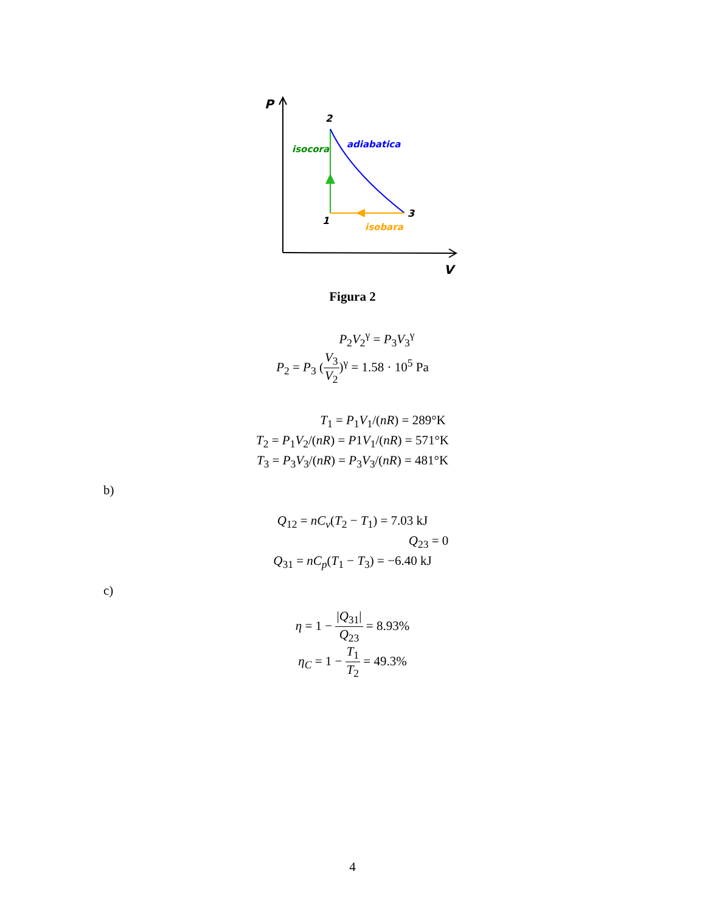P
2
1
3
isocora
adiabatica
isobara
V
Figura 2
P<sub>2</sub>V<sub>2</sub><sup>γ</sup> = P<sub>3</sub>V<sub>3</sub><sup>γ</sup>
P<sub>2</sub> = P<sub>3</sub> (V<sub>3</sub> V<sub>2</sub>)<sup>γ</sup> = 1.58 · 10<sup>5</sup> Pa
T<sub>1</sub> = P<sub>1</sub>V<sub>1</sub>/(nR) = 289°K
T<sub>2</sub> = P<sub>1</sub>V<sub>2</sub>/(nR) = P1V<sub>1</sub>/(nR) = 571°K
T<sub>3</sub> = P<sub>3</sub>V<sub>3</sub>/(nR) = P<sub>3</sub>V<sub>3</sub>/(nR) = 481°K
b)
Q<sub>12</sub> = nC<sub>v</sub>(T<sub>2</sub> − T<sub>1</sub>) = 7.03 kJ
Q<sub>23</sub> = 0
Q<sub>31</sub> = nC<sub>p</sub>(T<sub>1</sub> − T<sub>3</sub>) = −6.40 kJ
c)
η = 1 − |Q<sub>31</sub>| Q<sub>23</sub> = 8.93%
η<sub>C</sub> = 1 − T<sub>1</sub> T<sub>2</sub> = 49.3%
4